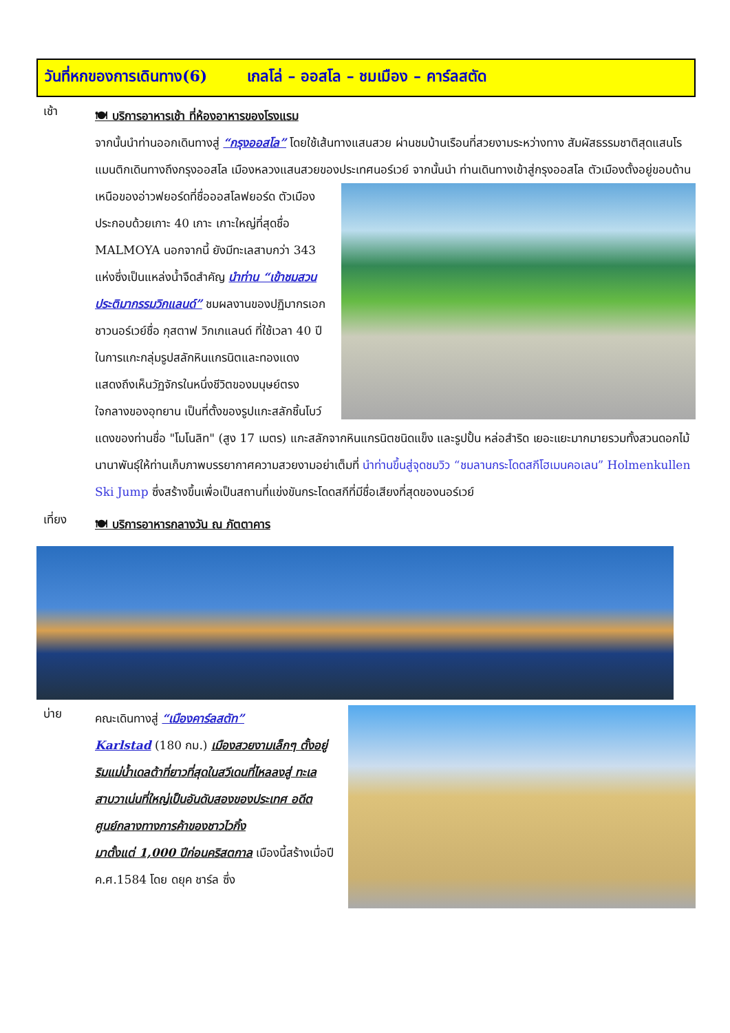วันที่หกของการเดินทาง(6) เกลโล่ – ออสโล – ชมเมือง – คาร์ลสตัด
เช้า
🍽 บริการอาหารเช้า ที่ห้องอาหารของโรงแรม
จากนั้นนำท่านออกเดินทางสู่ “กรุงออสโล” โดยใช้เส้นทางแสนสวย ผ่านชมบ้านเรือนที่สวยงามระหว่างทาง สัมผัสธรรมชาติสุดแสนโรแมนติกเดินทางถึงกรุงออสโล เมืองหลวงแสนสวยของประเทศนอร์เวย์ จากนั้นนำ
ท่านเดินทางเข้าสู่กรุงออสโล ตัวเมืองตั้งอยู่ขอบด้านเหนือของอ่าวฟยอร์ดที่ชื่อออสโลฟยอร์ด ตัวเมืองประกอบด้วยเกาะ 40 เกาะ เกาะใหญ่ที่สุดชื่อ MALMOYA นอกจากนี้ ยังมีทะเลสาบกว่า 343 แห่งซึ่งเป็นแหล่งน้ำจืดสำคัญ นำท่าน “เข้าชมสวนประติมากรรมวิกแลนด์” ชมผลงานของปฏิมากรเอกชาวนอร์เวย์ชื่อ กุสตาฟ วิกเกแลนด์ ที่ใช้เวลา 40 ปี ในการแกะกลุ่มรูปสลักหินแกรนิตและทองแดง แสดงถึงเห็นวัฏจักรในหนึ่งชีวิตของมนุษย์ตรงใจกลางของอุทยาน เป็นที่ตั้งของรูปแกะสลักชิ้นโบว์แดงของท่านชื่อ "โมโนลิท" (สูง 17 เมตร) แกะสลักจากหินแกรนิตชนิดแข็ง และรูปปั้น หล่อสำริด เยอะแยะมากมายรวมทั้งสวนดอกไม้นานาพันธุ์ให้ท่านเก็บภาพบรรยากาศความสวยงามอย่าเต็มที่ นำท่านขึ้นสู่จุดชมวิว “ชมลานกระโดดสกีโฮเมนคอเลน” Holmenkullen Ski Jump ซึ่งสร้างขึ้นเพื่อเป็นสถานที่แข่งขันกระโดดสกีที่มีชื่อเสียงที่สุดของนอร์เวย์
เที่ยง
🍽 บริการอาหารกลางวัน ณ ภัตตาคาร
บ่าย
คณะเดินทางสู่ “เมืองคาร์ลสตัท”
Karlstad (180 กม.) เมืองสวยงามเล็กๆ ตั้งอยู่ริมแม่น้ำเดลต้าที่ยาวที่สุดในสวีเดนที่ไหลลงสู่ ทะเลสาบวาเน่นที่ใหญ่เป็นอันดับสองของประเทศ อดีตศูนย์กลางทางการค้าของชาวไวกิ้ง
มาตั้งแต่ 1,000 ปีก่อนคริสตกาล เมืองนี้สร้างเมื่อปี ค.ศ.1584 โดย ดยุค ชาร์ล ซึ่ง